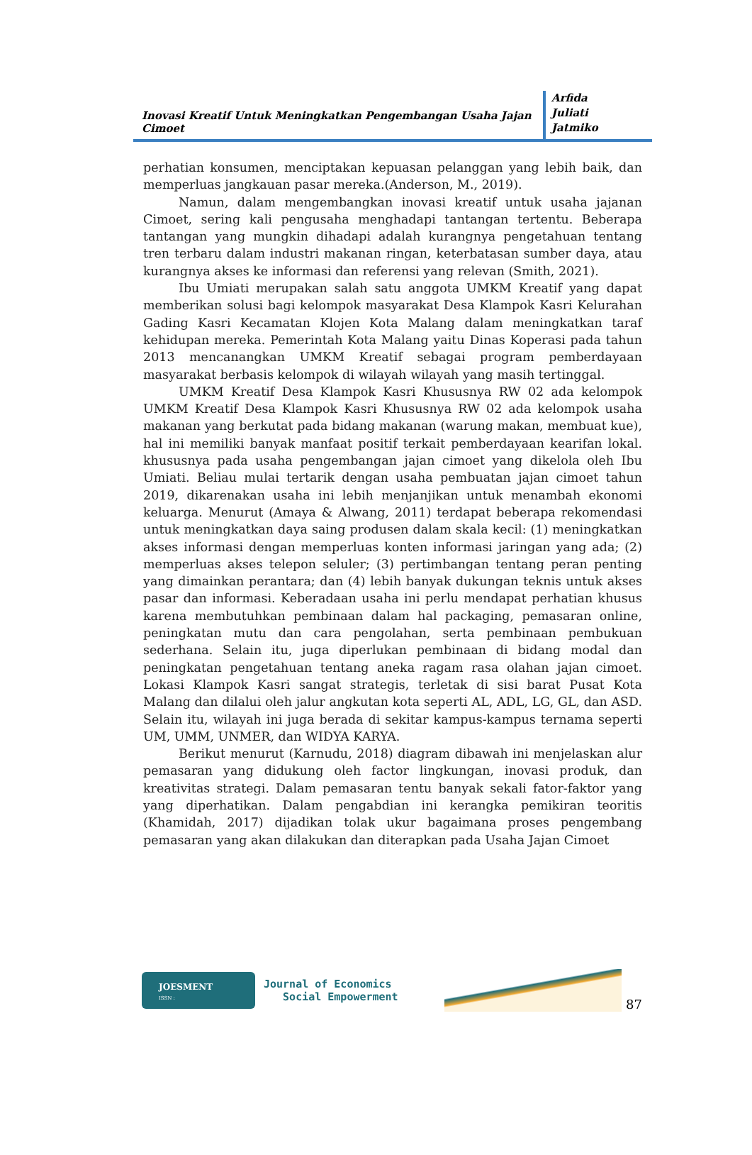Inovasi Kreatif Untuk Meningkatkan Pengembangan Usaha Jajan Cimoet
Arfida
Juliati
Jatmiko
perhatian konsumen, menciptakan kepuasan pelanggan yang lebih baik, dan memperluas jangkauan pasar mereka.(Anderson, M., 2019).
Namun, dalam mengembangkan inovasi kreatif untuk usaha jajanan Cimoet, sering kali pengusaha menghadapi tantangan tertentu. Beberapa tantangan yang mungkin dihadapi adalah kurangnya pengetahuan tentang tren terbaru dalam industri makanan ringan, keterbatasan sumber daya, atau kurangnya akses ke informasi dan referensi yang relevan (Smith, 2021).
Ibu Umiati merupakan salah satu anggota UMKM Kreatif yang dapat memberikan solusi bagi kelompok masyarakat Desa Klampok Kasri Kelurahan Gading Kasri Kecamatan Klojen Kota Malang dalam meningkatkan taraf kehidupan mereka. Pemerintah Kota Malang yaitu Dinas Koperasi pada tahun 2013 mencanangkan UMKM Kreatif sebagai program pemberdayaan masyarakat berbasis kelompok di wilayah wilayah yang masih tertinggal.
UMKM Kreatif Desa Klampok Kasri Khususnya RW 02 ada kelompok UMKM Kreatif Desa Klampok Kasri Khususnya RW 02 ada kelompok usaha makanan yang berkutat pada bidang makanan (warung makan, membuat kue), hal ini memiliki banyak manfaat positif terkait pemberdayaan kearifan lokal. khususnya pada usaha pengembangan jajan cimoet yang dikelola oleh Ibu Umiati. Beliau mulai tertarik dengan usaha pembuatan jajan cimoet tahun 2019, dikarenakan usaha ini lebih menjanjikan untuk menambah ekonomi keluarga. Menurut (Amaya & Alwang, 2011) terdapat beberapa rekomendasi untuk meningkatkan daya saing produsen dalam skala kecil: (1) meningkatkan akses informasi dengan memperluas konten informasi jaringan yang ada; (2) memperluas akses telepon seluler; (3) pertimbangan tentang peran penting yang dimainkan perantara; dan (4) lebih banyak dukungan teknis untuk akses pasar dan informasi. Keberadaan usaha ini perlu mendapat perhatian khusus karena membutuhkan pembinaan dalam hal packaging, pemasaran online, peningkatan mutu dan cara pengolahan, serta pembinaan pembukuan sederhana. Selain itu, juga diperlukan pembinaan di bidang modal dan peningkatan pengetahuan tentang aneka ragam rasa olahan jajan cimoet. Lokasi Klampok Kasri sangat strategis, terletak di sisi barat Pusat Kota Malang dan dilalui oleh jalur angkutan kota seperti AL, ADL, LG, GL, dan ASD. Selain itu, wilayah ini juga berada di sekitar kampus-kampus ternama seperti UM, UMM, UNMER, dan WIDYA KARYA.
Berikut menurut (Karnudu, 2018) diagram dibawah ini menjelaskan alur pemasaran yang didukung oleh factor lingkungan, inovasi produk, dan kreativitas strategi. Dalam pemasaran tentu banyak sekali fator-faktor yang yang diperhatikan. Dalam pengabdian ini kerangka pemikiran teoritis (Khamidah, 2017) dijadikan tolak ukur bagaimana proses pengembang pemasaran yang akan dilakukan dan diterapkan pada Usaha Jajan Cimoet
JOESMENT
ISSN :
Journal of Economics
Social Empowerment
87